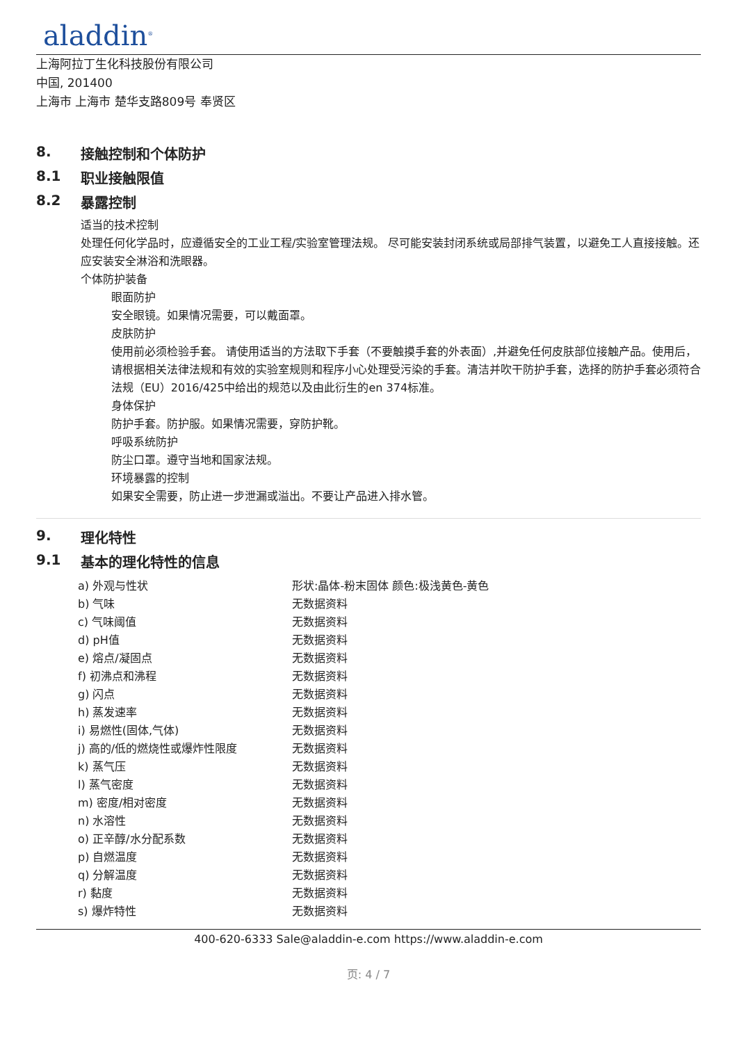aladdin<sup>®</sup>
上海阿拉丁生化科技股份有限公司
中国, 201400
上海市 上海市 楚华支路809号 奉贤区
8. 接触控制和个体防护
8.1 职业接触限值
8.2 暴露控制
适当的技术控制
处理任何化学品时，应遵循安全的工业工程/实验室管理法规。 尽可能安装封闭系统或局部排气装置，以避免工人直接接触。还应安装安全淋浴和洗眼器。
个体防护装备
眼面防护
安全眼镜。如果情况需要，可以戴面罩。
皮肤防护
使用前必须检验手套。 请使用适当的方法取下手套（不要触摸手套的外表面）,并避免任何皮肤部位接触产品。使用后，请根据相关法律法规和有效的实验室规则和程序小心处理受污染的手套。清洁并吹干防护手套，选择的防护手套必须符合法规（EU）2016/425中给出的规范以及由此衍生的en 374标准。
身体保护
防护手套。防护服。如果情况需要，穿防护靴。
呼吸系统防护
防尘口罩。遵守当地和国家法规。
环境暴露的控制
如果安全需要，防止进一步泄漏或溢出。不要让产品进入排水管。
9. 理化特性
9.1 基本的理化特性的信息
| a) 外观与性状 | 形状:晶体-粉末固体 颜色:极浅黄色-黄色 |
| b) 气味 | 无数据资料 |
| c) 气味阈值 | 无数据资料 |
| d) pH值 | 无数据资料 |
| e) 熔点/凝固点 | 无数据资料 |
| f) 初沸点和沸程 | 无数据资料 |
| g) 闪点 | 无数据资料 |
| h) 蒸发速率 | 无数据资料 |
| i) 易燃性(固体,气体) | 无数据资料 |
| j) 高的/低的燃烧性或爆炸性限度 | 无数据资料 |
| k) 蒸气压 | 无数据资料 |
| l) 蒸气密度 | 无数据资料 |
| m) 密度/相对密度 | 无数据资料 |
| n) 水溶性 | 无数据资料 |
| o) 正辛醇/水分配系数 | 无数据资料 |
| p) 自燃温度 | 无数据资料 |
| q) 分解温度 | 无数据资料 |
| r) 黏度 | 无数据资料 |
| s) 爆炸特性 | 无数据资料 |
400-620-6333 Sale@aladdin-e.com https://www.aladdin-e.com
页: 4 / 7